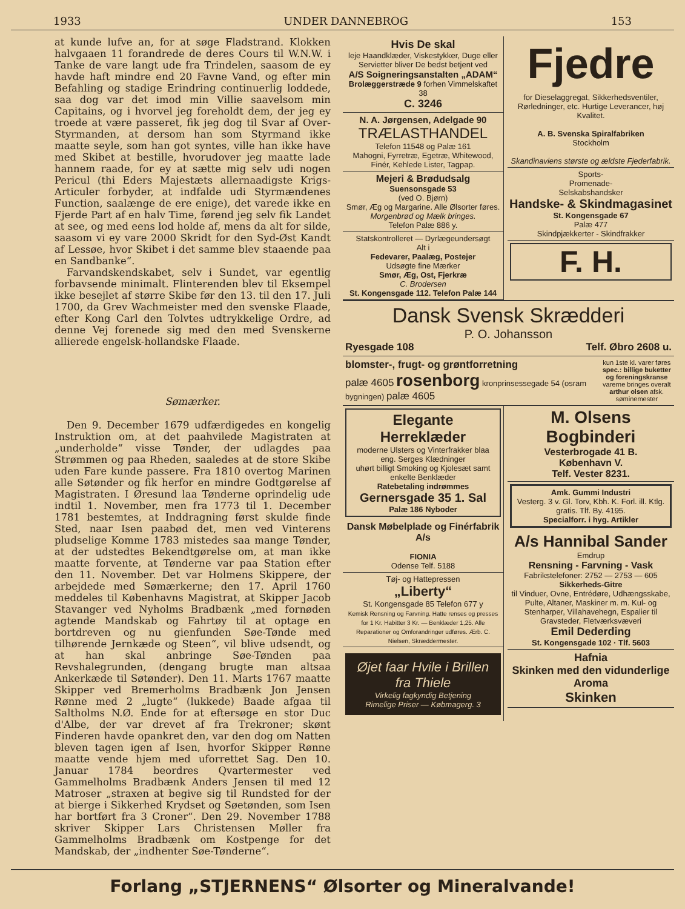1933 UNDER DANNEBROG 153
at kunde lufve an, for at søge Fladstrand. Klokken halvgaaen 11 forandrede de deres Cours til W.N.W. i Tanke de vare langt ude fra Trindelen, saasom de ey havde haft mindre end 20 Favne Vand, og efter min Befahling og stadige Erindring continuerlig loddede, saa dog var det imod min Villie saavelsom min Capitains, og i hvorvel jeg foreholdt dem, der jeg ey troede at være passeret, fik jeg dog til Svar af Over-Styrmanden, at dersom han som Styrmand ikke maatte seyle, som han got syntes, ville han ikke have med Skibet at bestille, hvorudover jeg maatte lade hannem raade, for ey at sætte mig selv udi nogen Pericul (thi Eders Majestæts allernaadigste Krigs-Articuler forbyder, at indfalde udi Styrmændenes Function, saalænge de ere enige), det varede ikke en Fjerde Part af en halv Time, førend jeg selv fik Landet at see, og med eens lod holde af, mens da alt for silde, saasom vi ey vare 2000 Skridt for den Syd-Øst Kandt af Lessøe, hvor Skibet i det samme blev staaende paa en Sandbanke“.
Farvandskendskabet, selv i Sundet, var egentlig forbavsende minimalt. Flinterenden blev til Eksempel ikke besejlet af større Skibe før den 13. til den 17. Juli 1700, da Grev Wachmeister med den svenske Flaade, efter Kong Carl den Tolvtes udtrykkelige Ordre, ad denne Vej forenede sig med den med Svenskerne allierede engelsk-hollandske Flaade.
Sømærker.
Den 9. December 1679 udfærdigedes en kongelig Instruktion om, at det paahvilede Magistraten at „underholde“ visse Tønder, der udlagdes paa Strømmen og paa Rheden, saaledes at de store Skibe uden Fare kunde passere. Fra 1810 overtog Marinen alle Søtønder og fik herfor en mindre Godtgørelse af Magistraten. I Øresund laa Tønderne oprindelig ude indtil 1. November, men fra 1773 til 1. December 1781 bestemtes, at Inddragning først skulde finde Sted, naar Isen paabød det, men ved Vinterens pludselige Komme 1783 mistedes saa mange Tønder, at der udstedtes Bekendtgørelse om, at man ikke maatte forvente, at Tønderne var paa Station efter den 11. November. Det var Holmens Skippere, der arbejdede med Sømærkerne; den 17. April 1760 meddeles til Københavns Magistrat, at Skipper Jacob Stavanger ved Nyholms Bradbænk „med fornøden agtende Mandskab og Fahrtøy til at optage en bortdreven og nu gienfunden Søe-Tønde med tilhørende Jernkæde og Steen“, vil blive udsendt, og at han skal anbringe Søe-Tønden paa Revshalegrunden, (dengang brugte man altsaa Ankerkæde til Søtønder). Den 11. Marts 1767 maatte Skipper ved Bremerholms Bradbænk Jon Jensen Rønne med 2 „lugte“ (lukkede) Baade afgaa til Saltholms N.Ø. Ende for at eftersøge en stor Duc d'Albe, der var drevet af fra Trekroner; skønt Finderen havde opankret den, var den dog om Natten bleven tagen igen af Isen, hvorfor Skipper Rønne maatte vende hjem med uforrettet Sag. Den 10. Januar 1784 beordres Qvartermester ved Gammelholms Bradbænk Anders Jensen til med 12 Matroser „straxen at begive sig til Rundsted for der at bierge i Sikkerhed Krydset og Søetønden, som Isen har bortført fra 3 Croner“. Den 29. November 1788 skriver Skipper Lars Christensen Møller fra Gammelholms Bradbænk om Kostpenge for det Mandskab, der „indhenter Søe-Tønderne“.
Hvis De skal
leje Haandklæder, Viskestykker, Duge eller Servietter bliver De bedst betjent ved
A/S Soigneringsanstalten „ADAM“
Brolæggerstræde 9 forhen Vimmelskaftet 38
C. 3246
N. A. Jørgensen, Adelgade 90
TRÆLASTHANDEL
Telefon 11548 og Palæ 161
Mahogni, Fyrretræ, Egetræ, Whitewood, Finér, Kehlede Lister, Tagpap.
Mejeri & Brødudsalg
Suensonsgade 53
(ved O. Bjørn)
Smør, Æg og Margarine. Alle Ølsorter føres. Morgenbrød og Mælk bringes.
Telefon Palæ 886 y.
Statskontrolleret — Dyrlægeundersøgt
Alt i
Fedevarer, Paalæg, Postejer
Udsøgte fine Mærker
Smør, Æg, Ost, Fjerkræ
C. Brodersen
St. Kongensgade 112. Telefon Palæ 144
Fjedre
for Dieselaggregat, Sikkerhedsventiler, Rørledninger, etc. Hurtige Leverancer, høj Kvalitet.
A. B. Svenska Spiralfabriken
Stockholm
Skandinaviens største og ældste Fjederfabrik.
Sports-
Promenade-
Selskabshandsker
Handske- & Skindmagasinet
St. Kongensgade 67
Palæ 477
Skindpjækkerter - Skindfrakker
F. H.
Dansk Svensk Skrædderi
P. O. Johansson
Ryesgade 108 Telf. Øbro 2608 u.
blomster-, frugt- og grøntforretning
palæ 4605 rosenborg kronprinsessegade 54 (osram bygningen) palæ 4605
kun 1ste kl. varer føres spec.: billige buketter og foreningskranse varerne bringes overalt arthur olsen afsk. søminemester
Elegante Herreklæder
moderne Ulsters og Vinterfrakker blaa eng. Serges Klædninger
uhørt billigt Smoking og Kjolesæt samt enkelte Benklæder
Ratebetaling indrømmes
Gernersgade 35 1. Sal
Palæ 186 Nyboder
Dansk Møbelplade og Finérfabrik A/s
FIONIA
Odense Telf. 5188
Tøj- og Hattepressen
„Liberty“
St. Kongensgade 85 Telefon 677 y
Kemisk Rensning og Farvning. Hatte renses og presses for 1 Kr. Habitter 3 Kr. — Benklæder 1,25. Alle Reparationer og Omforandringer udføres. Ærb. C. Nielsen, Skræddermester.
Øjet faar Hvile i Brillen fra Thiele
Virkelig fagkyndig Betjening
Rimelige Priser — Købmagerg. 3
M. Olsens Bogbinderi
Vesterbrogade 41 B.
København V.
Telf. Vester 8231.
Amk. Gummi Industri
Vesterg. 3 v. Gl. Torv, Kbh. K. Forl. ill. Ktlg. gratis. Tlf. By. 4195.
Specialforr. i hyg. Artikler
A/s Hannibal Sander
Emdrup
Rensning - Farvning - Vask
Fabrikstelefoner: 2752 — 2753 — 605
Sikkerheds-Gitre
til Vinduer, Ovne, Entrédøre, Udhængsskabe, Pulte, Altaner, Maskiner m. m. Kul- og Stenharper, Villahavehegn, Espalier til Gravsteder, Fletværksvæveri
Emil Dederding
St. Kongensgade 102 · Tlf. 5603
Hafnia
Skinken med den vidunderlige Aroma
Skinken
Forlang „STJERNENS“ Ølsorter og Mineralvande!